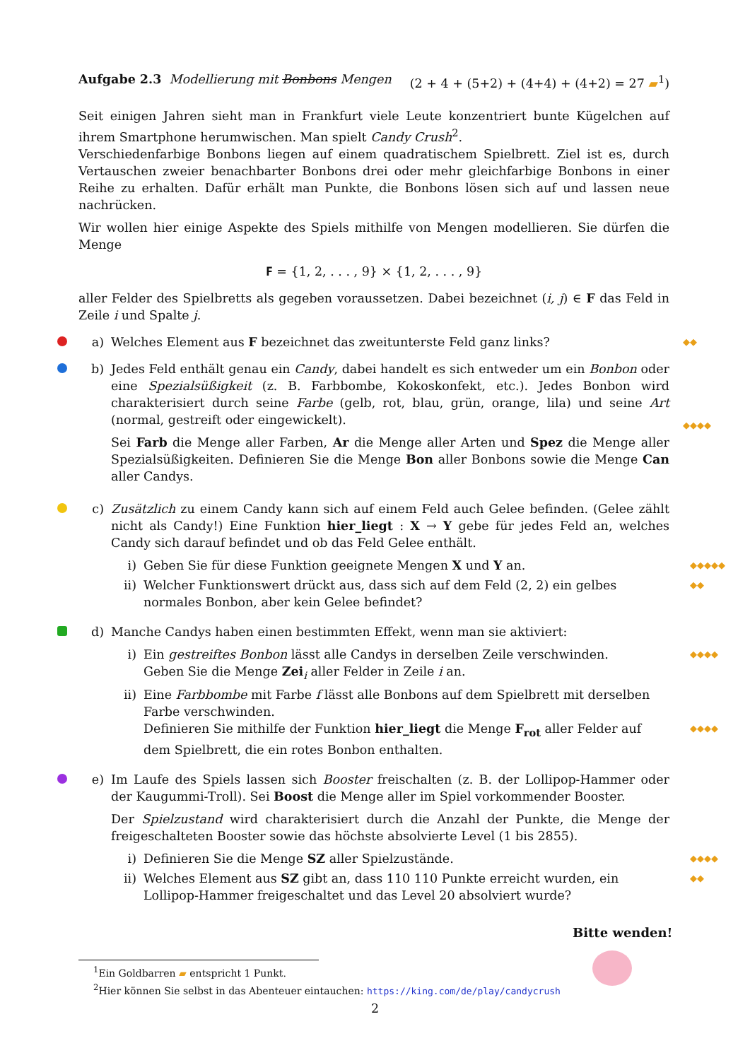Aufgabe 2.3 Modellierung mit Bonbons Mengen (2 + 4 + (5+2) + (4+4) + (4+2) = 27 ▰<sup>1</sup>)
Seit einigen Jahren sieht man in Frankfurt viele Leute konzentriert bunte Kügelchen auf ihrem Smartphone herumwischen. Man spielt Candy Crush<sup>2</sup>.
Verschiedenfarbige Bonbons liegen auf einem quadratischem Spielbrett. Ziel ist es, durch Vertauschen zweier benachbarter Bonbons drei oder mehr gleichfarbige Bonbons in einer Reihe zu erhalten. Dafür erhält man Punkte, die Bonbons lösen sich auf und lassen neue nachrücken.
Wir wollen hier einige Aspekte des Spiels mithilfe von Mengen modellieren. Sie dürfen die Menge
𝐅 = {1, 2, . . . , 9} × {1, 2, . . . , 9}
aller Felder des Spielbretts als gegeben voraussetzen. Dabei bezeichnet (i, j) ∈ F das Feld in Zeile i und Spalte j.
a) Welches Element aus F bezeichnet das zweitunterste Feld ganz links?
◆◆
b) Jedes Feld enthält genau ein Candy, dabei handelt es sich entweder um ein Bonbon oder eine Spezialsüßigkeit (z. B. Farbbombe, Kokoskonfekt, etc.). Jedes Bonbon wird charakterisiert durch seine Farbe (gelb, rot, blau, grün, orange, lila) und seine Art (normal, gestreift oder eingewickelt).
Sei Farb die Menge aller Farben, Ar die Menge aller Arten und Spez die Menge aller Spezialsüßigkeiten. Definieren Sie die Menge Bon aller Bonbons sowie die Menge Can aller Candys.
◆◆◆◆
c) Zusätzlich zu einem Candy kann sich auf einem Feld auch Gelee befinden. (Gelee zählt nicht als Candy!) Eine Funktion hier_liegt : X → Y gebe für jedes Feld an, welches Candy sich darauf befindet und ob das Feld Gelee enthält.
i) Geben Sie für diese Funktion geeignete Mengen X und Y an.
◆◆◆◆◆
ii) Welcher Funktionswert drückt aus, dass sich auf dem Feld (2, 2) ein gelbes normales Bonbon, aber kein Gelee befindet?
◆◆
d) Manche Candys haben einen bestimmten Effekt, wenn man sie aktiviert:
i) Ein gestreiftes Bonbon lässt alle Candys in derselben Zeile verschwinden.
Geben Sie die Menge Zei<sub>i</sub> aller Felder in Zeile i an.
◆◆◆◆
ii) Eine Farbbombe mit Farbe f lässt alle Bonbons auf dem Spielbrett mit derselben Farbe verschwinden.
Definieren Sie mithilfe der Funktion hier_liegt die Menge F<sub>rot</sub> aller Felder auf dem Spielbrett, die ein rotes Bonbon enthalten.
◆◆◆◆
e) Im Laufe des Spiels lassen sich Booster freischalten (z. B. der Lollipop-Hammer oder der Kaugummi-Troll). Sei Boost die Menge aller im Spiel vorkommender Booster.
Der Spielzustand wird charakterisiert durch die Anzahl der Punkte, die Menge der freigeschalteten Booster sowie das höchste absolvierte Level (1 bis 2855).
i) Definieren Sie die Menge SZ aller Spielzustände.
◆◆◆◆
ii) Welches Element aus SZ gibt an, dass 110 110 Punkte erreicht wurden, ein Lollipop-Hammer freigeschaltet und das Level 20 absolviert wurde?
◆◆
Bitte wenden!
<sup>1</sup> Ein Goldbarren ▰ entspricht 1 Punkt.
<sup>2</sup> Hier können Sie selbst in das Abenteuer eintauchen: https://king.com/de/play/candycrush
2